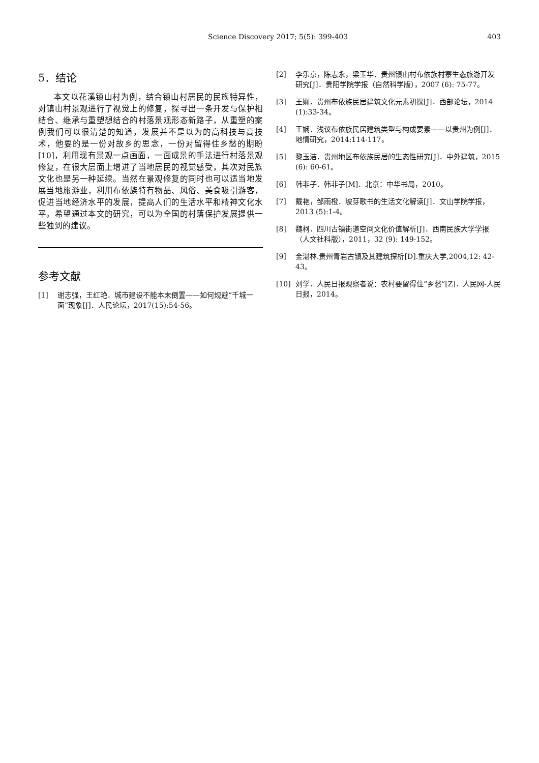Science Discovery 2017; 5(5): 399-403
403
5．结论
本文以花溪镇山村为例，结合镇山村居民的民族特异性，对镇山村景观进行了视觉上的修复，探寻出一条开发与保护相结合、继承与重塑想结合的村落景观形态新路子，从重塑的案例我们可以很清楚的知道，发展并不是以为的高科技与高技术，他要的是一份对故乡的思念，一份对留得住乡愁的期盼[10]，利用现有景观一点画面，一面成景的手法进行村落景观修复，在很大层面上增进了当地居民的视觉感受，其次对民族文化也是另一种延续。当然在景观修复的同时也可以适当地发展当地旅游业，利用布依族特有物品、风俗、美食吸引游客，促进当地经济水平的发展，提高人们的生活水平和精神文化水平。希望通过本文的研究，可以为全国的村落保护发展提供一些独到的建议。
参考文献
[1] 谢志强，王红艳．城市建设不能本末倒置——如何规避“千城一面”现象[J]．人民论坛，2017(15):54-56。
[2] 李乐京，陈志永，梁玉华．贵州镇山村布依族村寨生态旅游开发研究[J]．贵阳学院学报（自然科学版），2007 (6): 75-77。
[3] 王娴．贵州布依族民居建筑文化元素初探[J]．西部论坛，2014 (1):33-34。
[4] 王娴．浅议布依族民居建筑类型与构成要素——以贵州为例[J]．地情研究，2014:114-117。
[5] 黎玉洁．贵州地区布依族民居的生态性研究[J]．中外建筑，2015 (6): 60-61。
[6] 韩非子．韩非子[M]．北京：中华书局，2010。
[7] 戴艳，邹雨橙．坡芽歌书的生活文化解读[J]．文山学院学报，2013 (5):1-4。
[8] 魏柯．四川古镇街道空间文化价值解析[J]．西南民族大学学报（人文社科版），2011，32 (9): 149-152。
[9] 金湛林.贵州青岩古镇及其建筑探析[D].重庆大学,2004,12: 42-43。
[10] 刘学．人民日报观察者说：农村要留得住“乡愁”[Z]．人民网-人民日报，2014。